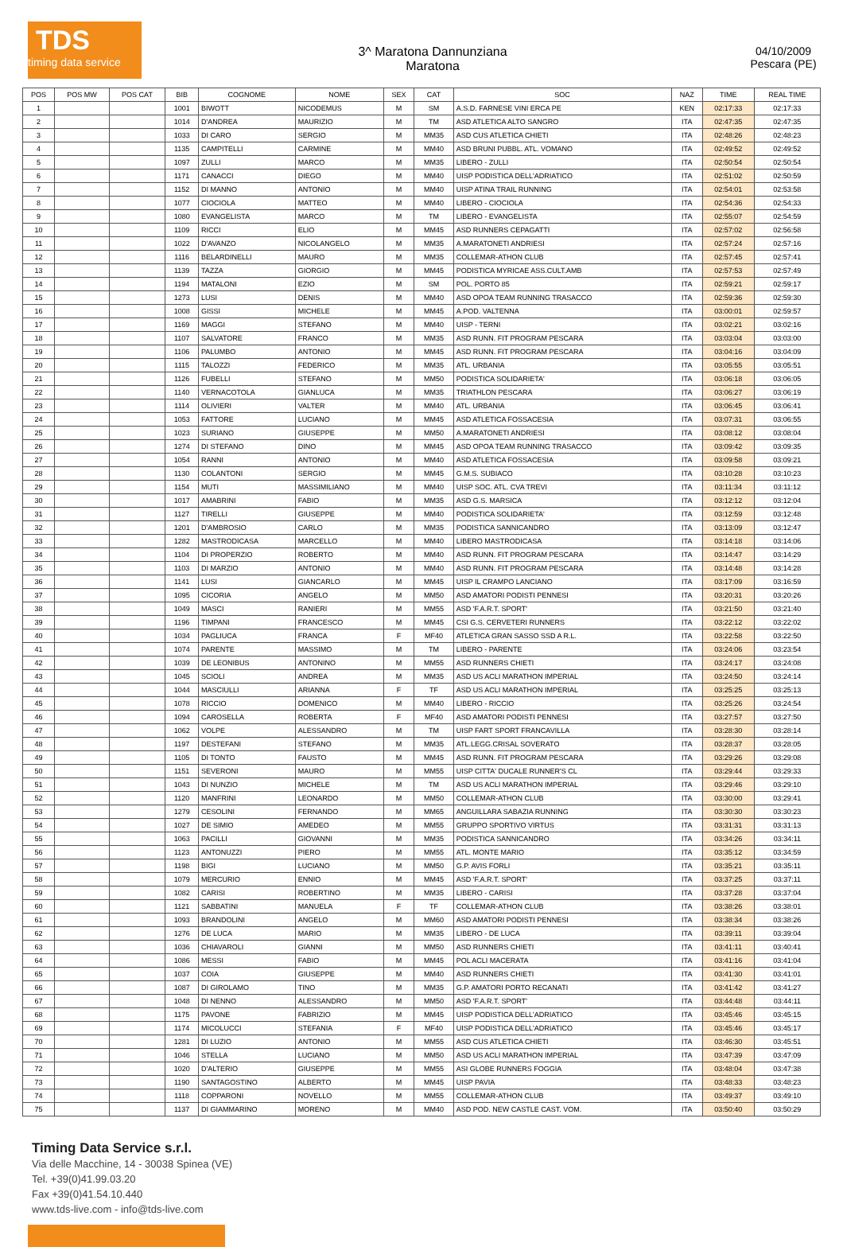TDS
timing data service
3^ Maratona Dannunziana
Maratona
04/10/2009
Pescara (PE)
| POS | POS MW | POS CAT | BIB | COGNOME | NOME | SEX | CAT | SOC | NAZ | TIME | REAL TIME |
| --- | --- | --- | --- | --- | --- | --- | --- | --- | --- | --- | --- |
| 1 | | | 1001 | BIWOTT | NICODEMUS | M | SM | A.S.D. FARNESE VINI ERCA PE | KEN | 02:17:33 | 02:17:33 |
| 2 | | | 1014 | D'ANDREA | MAURIZIO | M | TM | ASD ATLETICA ALTO SANGRO | ITA | 02:47:35 | 02:47:35 |
| 3 | | | 1033 | DI CARO | SERGIO | M | MM35 | ASD CUS ATLETICA CHIETI | ITA | 02:48:26 | 02:48:23 |
| 4 | | | 1135 | CAMPITELLI | CARMINE | M | MM40 | ASD BRUNI PUBBL. ATL. VOMANO | ITA | 02:49:52 | 02:49:52 |
| 5 | | | 1097 | ZULLI | MARCO | M | MM35 | LIBERO - ZULLI | ITA | 02:50:54 | 02:50:54 |
| 6 | | | 1171 | CANACCI | DIEGO | M | MM40 | UISP PODISTICA DELL'ADRIATICO | ITA | 02:51:02 | 02:50:59 |
| 7 | | | 1152 | DI MANNO | ANTONIO | M | MM40 | UISP ATINA TRAIL RUNNING | ITA | 02:54:01 | 02:53:58 |
| 8 | | | 1077 | CIOCIOLA | MATTEO | M | MM40 | LIBERO - CIOCIOLA | ITA | 02:54:36 | 02:54:33 |
| 9 | | | 1080 | EVANGELISTA | MARCO | M | TM | LIBERO - EVANGELISTA | ITA | 02:55:07 | 02:54:59 |
| 10 | | | 1109 | RICCI | ELIO | M | MM45 | ASD RUNNERS CEPAGATTI | ITA | 02:57:02 | 02:56:58 |
| 11 | | | 1022 | D'AVANZO | NICOLANGELO | M | MM35 | A.MARATONETI ANDRIESI | ITA | 02:57:24 | 02:57:16 |
| 12 | | | 1116 | BELARDINELLI | MAURO | M | MM35 | COLLEMAR-ATHON CLUB | ITA | 02:57:45 | 02:57:41 |
| 13 | | | 1139 | TAZZA | GIORGIO | M | MM45 | PODISTICA MYRICAE ASS.CULT.AMB | ITA | 02:57:53 | 02:57:49 |
| 14 | | | 1194 | MATALONI | EZIO | M | SM | POL. PORTO 85 | ITA | 02:59:21 | 02:59:17 |
| 15 | | | 1273 | LUSI | DENIS | M | MM40 | ASD OPOA TEAM RUNNING TRASACCO | ITA | 02:59:36 | 02:59:30 |
| 16 | | | 1008 | GISSI | MICHELE | M | MM45 | A.POD. VALTENNA | ITA | 03:00:01 | 02:59:57 |
| 17 | | | 1169 | MAGGI | STEFANO | M | MM40 | UISP - TERNI | ITA | 03:02:21 | 03:02:16 |
| 18 | | | 1107 | SALVATORE | FRANCO | M | MM35 | ASD RUNN. FIT PROGRAM PESCARA | ITA | 03:03:04 | 03:03:00 |
| 19 | | | 1106 | PALUMBO | ANTONIO | M | MM45 | ASD RUNN. FIT PROGRAM PESCARA | ITA | 03:04:16 | 03:04:09 |
| 20 | | | 1115 | TALOZZI | FEDERICO | M | MM35 | ATL. URBANIA | ITA | 03:05:55 | 03:05:51 |
| 21 | | | 1126 | FUBELLI | STEFANO | M | MM50 | PODISTICA SOLIDARIETA' | ITA | 03:06:18 | 03:06:05 |
| 22 | | | 1140 | VERNACOTOLA | GIANLUCA | M | MM35 | TRIATHLON PESCARA | ITA | 03:06:27 | 03:06:19 |
| 23 | | | 1114 | OLIVIERI | VALTER | M | MM40 | ATL. URBANIA | ITA | 03:06:45 | 03:06:41 |
| 24 | | | 1053 | FATTORE | LUCIANO | M | MM45 | ASD ATLETICA FOSSACESIA | ITA | 03:07:31 | 03:06:55 |
| 25 | | | 1023 | SURIANO | GIUSEPPE | M | MM50 | A.MARATONETI ANDRIESI | ITA | 03:08:12 | 03:08:04 |
| 26 | | | 1274 | DI STEFANO | DINO | M | MM45 | ASD OPOA TEAM RUNNING TRASACCO | ITA | 03:09:42 | 03:09:35 |
| 27 | | | 1054 | RANNI | ANTONIO | M | MM40 | ASD ATLETICA FOSSACESIA | ITA | 03:09:58 | 03:09:21 |
| 28 | | | 1130 | COLANTONI | SERGIO | M | MM45 | G.M.S. SUBIACO | ITA | 03:10:28 | 03:10:23 |
| 29 | | | 1154 | MUTI | MASSIMILIANO | M | MM40 | UISP SOC. ATL. CVA TREVI | ITA | 03:11:34 | 03:11:12 |
| 30 | | | 1017 | AMABRINI | FABIO | M | MM35 | ASD G.S. MARSICA | ITA | 03:12:12 | 03:12:04 |
| 31 | | | 1127 | TIRELLI | GIUSEPPE | M | MM40 | PODISTICA SOLIDARIETA' | ITA | 03:12:59 | 03:12:48 |
| 32 | | | 1201 | D'AMBROSIO | CARLO | M | MM35 | PODISTICA SANNICANDRO | ITA | 03:13:09 | 03:12:47 |
| 33 | | | 1282 | MASTRODICASA | MARCELLO | M | MM40 | LIBERO MASTRODICASA | ITA | 03:14:18 | 03:14:06 |
| 34 | | | 1104 | DI PROPERZIO | ROBERTO | M | MM40 | ASD RUNN. FIT PROGRAM PESCARA | ITA | 03:14:47 | 03:14:29 |
| 35 | | | 1103 | DI MARZIO | ANTONIO | M | MM40 | ASD RUNN. FIT PROGRAM PESCARA | ITA | 03:14:48 | 03:14:28 |
| 36 | | | 1141 | LUSI | GIANCARLO | M | MM45 | UISP IL CRAMPO LANCIANO | ITA | 03:17:09 | 03:16:59 |
| 37 | | | 1095 | CICORIA | ANGELO | M | MM50 | ASD AMATORI PODISTI PENNESI | ITA | 03:20:31 | 03:20:26 |
| 38 | | | 1049 | MASCI | RANIERI | M | MM55 | ASD 'F.A.R.T. SPORT' | ITA | 03:21:50 | 03:21:40 |
| 39 | | | 1196 | TIMPANI | FRANCESCO | M | MM45 | CSI G.S. CERVETERI RUNNERS | ITA | 03:22:12 | 03:22:02 |
| 40 | | | 1034 | PAGLIUCA | FRANCA | F | MF40 | ATLETICA GRAN SASSO SSD A R.L. | ITA | 03:22:58 | 03:22:50 |
| 41 | | | 1074 | PARENTE | MASSIMO | M | TM | LIBERO - PARENTE | ITA | 03:24:06 | 03:23:54 |
| 42 | | | 1039 | DE LEONIBUS | ANTONINO | M | MM55 | ASD RUNNERS CHIETI | ITA | 03:24:17 | 03:24:08 |
| 43 | | | 1045 | SCIOLI | ANDREA | M | MM35 | ASD US ACLI MARATHON IMPERIAL | ITA | 03:24:50 | 03:24:14 |
| 44 | | | 1044 | MASCIULLI | ARIANNA | F | TF | ASD US ACLI MARATHON IMPERIAL | ITA | 03:25:25 | 03:25:13 |
| 45 | | | 1078 | RICCIO | DOMENICO | M | MM40 | LIBERO - RICCIO | ITA | 03:25:26 | 03:24:54 |
| 46 | | | 1094 | CAROSELLA | ROBERTA | F | MF40 | ASD AMATORI PODISTI PENNESI | ITA | 03:27:57 | 03:27:50 |
| 47 | | | 1062 | VOLPE | ALESSANDRO | M | TM | UISP FART SPORT FRANCAVILLA | ITA | 03:28:30 | 03:28:14 |
| 48 | | | 1197 | DESTEFANI | STEFANO | M | MM35 | ATL.LEGG.CRISAL SOVERATO | ITA | 03:28:37 | 03:28:05 |
| 49 | | | 1105 | DI TONTO | FAUSTO | M | MM45 | ASD RUNN. FIT PROGRAM PESCARA | ITA | 03:29:26 | 03:29:08 |
| 50 | | | 1151 | SEVERONI | MAURO | M | MM55 | UISP CITTA' DUCALE RUNNER'S CL | ITA | 03:29:44 | 03:29:33 |
| 51 | | | 1043 | DI NUNZIO | MICHELE | M | TM | ASD US ACLI MARATHON IMPERIAL | ITA | 03:29:46 | 03:29:10 |
| 52 | | | 1120 | MANFRINI | LEONARDO | M | MM50 | COLLEMAR-ATHON CLUB | ITA | 03:30:00 | 03:29:41 |
| 53 | | | 1279 | CESOLINI | FERNANDO | M | MM65 | ANGUILLARA SABAZIA RUNNING | ITA | 03:30:30 | 03:30:23 |
| 54 | | | 1027 | DE SIMIO | AMEDEO | M | MM55 | GRUPPO SPORTIVO VIRTUS | ITA | 03:31:31 | 03:31:13 |
| 55 | | | 1063 | PACILLI | GIOVANNI | M | MM35 | PODISTICA SANNICANDRO | ITA | 03:34:26 | 03:34:11 |
| 56 | | | 1123 | ANTONUZZI | PIERO | M | MM55 | ATL. MONTE MARIO | ITA | 03:35:12 | 03:34:59 |
| 57 | | | 1198 | BIGI | LUCIANO | M | MM50 | G.P. AVIS FORLI | ITA | 03:35:21 | 03:35:11 |
| 58 | | | 1079 | MERCURIO | ENNIO | M | MM45 | ASD 'F.A.R.T. SPORT' | ITA | 03:37:25 | 03:37:11 |
| 59 | | | 1082 | CARISI | ROBERTINO | M | MM35 | LIBERO - CARISI | ITA | 03:37:28 | 03:37:04 |
| 60 | | | 1121 | SABBATINI | MANUELA | F | TF | COLLEMAR-ATHON CLUB | ITA | 03:38:26 | 03:38:01 |
| 61 | | | 1093 | BRANDOLINI | ANGELO | M | MM60 | ASD AMATORI PODISTI PENNESI | ITA | 03:38:34 | 03:38:26 |
| 62 | | | 1276 | DE LUCA | MARIO | M | MM35 | LIBERO - DE LUCA | ITA | 03:39:11 | 03:39:04 |
| 63 | | | 1036 | CHIAVAROLI | GIANNI | M | MM50 | ASD RUNNERS CHIETI | ITA | 03:41:11 | 03:40:41 |
| 64 | | | 1086 | MESSI | FABIO | M | MM45 | POL ACLI MACERATA | ITA | 03:41:16 | 03:41:04 |
| 65 | | | 1037 | COIA | GIUSEPPE | M | MM40 | ASD RUNNERS CHIETI | ITA | 03:41:30 | 03:41:01 |
| 66 | | | 1087 | DI GIROLAMO | TINO | M | MM35 | G.P. AMATORI PORTO RECANATI | ITA | 03:41:42 | 03:41:27 |
| 67 | | | 1048 | DI NENNO | ALESSANDRO | M | MM50 | ASD 'F.A.R.T. SPORT' | ITA | 03:44:48 | 03:44:11 |
| 68 | | | 1175 | PAVONE | FABRIZIO | M | MM45 | UISP PODISTICA DELL'ADRIATICO | ITA | 03:45:46 | 03:45:15 |
| 69 | | | 1174 | MICOLUCCI | STEFANIA | F | MF40 | UISP PODISTICA DELL'ADRIATICO | ITA | 03:45:46 | 03:45:17 |
| 70 | | | 1281 | DI LUZIO | ANTONIO | M | MM55 | ASD CUS ATLETICA CHIETI | ITA | 03:46:30 | 03:45:51 |
| 71 | | | 1046 | STELLA | LUCIANO | M | MM50 | ASD US ACLI MARATHON IMPERIAL | ITA | 03:47:39 | 03:47:09 |
| 72 | | | 1020 | D'ALTERIO | GIUSEPPE | M | MM55 | ASI GLOBE RUNNERS FOGGIA | ITA | 03:48:04 | 03:47:38 |
| 73 | | | 1190 | SANTAGOSTINO | ALBERTO | M | MM45 | UISP PAVIA | ITA | 03:48:33 | 03:48:23 |
| 74 | | | 1118 | COPPARONI | NOVELLO | M | MM55 | COLLEMAR-ATHON CLUB | ITA | 03:49:37 | 03:49:10 |
| 75 | | | 1137 | DI GIAMMARINO | MORENO | M | MM40 | ASD POD. NEW CASTLE CAST. VOM. | ITA | 03:50:40 | 03:50:29 |
Timing Data Service s.r.l.
Via delle Macchine, 14 - 30038 Spinea (VE)
Tel. +39(0)41.99.03.20
Fax +39(0)41.54.10.440
www.tds-live.com - info@tds-live.com